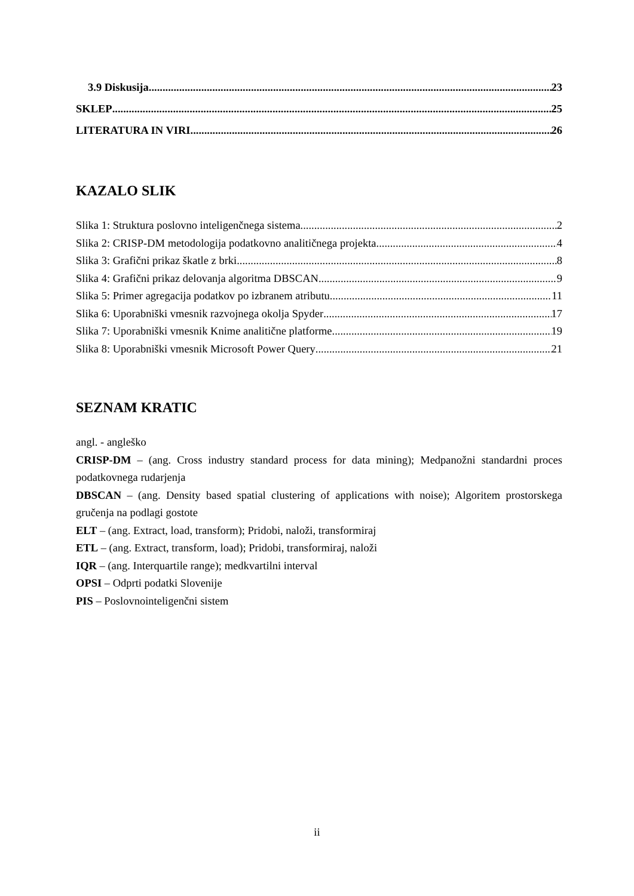3.9 Diskusija 23
SKLEP 25
LITERATURA IN VIRI 26
KAZALO SLIK
Slika 1: Struktura poslovno inteligenčnega sistema 2
Slika 2: CRISP-DM metodologija podatkovno analitičnega projekta 4
Slika 3: Grafični prikaz škatle z brki 8
Slika 4: Grafični prikaz delovanja algoritma DBSCAN 9
Slika 5: Primer agregacija podatkov po izbranem atributu 11
Slika 6: Uporabniški vmesnik razvojnega okolja Spyder 17
Slika 7: Uporabniški vmesnik Knime analitične platforme 19
Slika 8: Uporabniški vmesnik Microsoft Power Query 21
SEZNAM KRATIC
angl. - angleško
CRISP-DM – (ang. Cross industry standard process for data mining); Medpanožni standardni proces podatkovnega rudarjenja
DBSCAN – (ang. Density based spatial clustering of applications with noise); Algoritem prostorskega gručenja na podlagi gostote
ELT – (ang. Extract, load, transform); Pridobi, naloži, transformiraj
ETL – (ang. Extract, transform, load); Pridobi, transformiraj, naloži
IQR – (ang. Interquartile range); medkvartilni interval
OPSI – Odprti podatki Slovenije
PIS – Poslovnointeligenčni sistem
ii